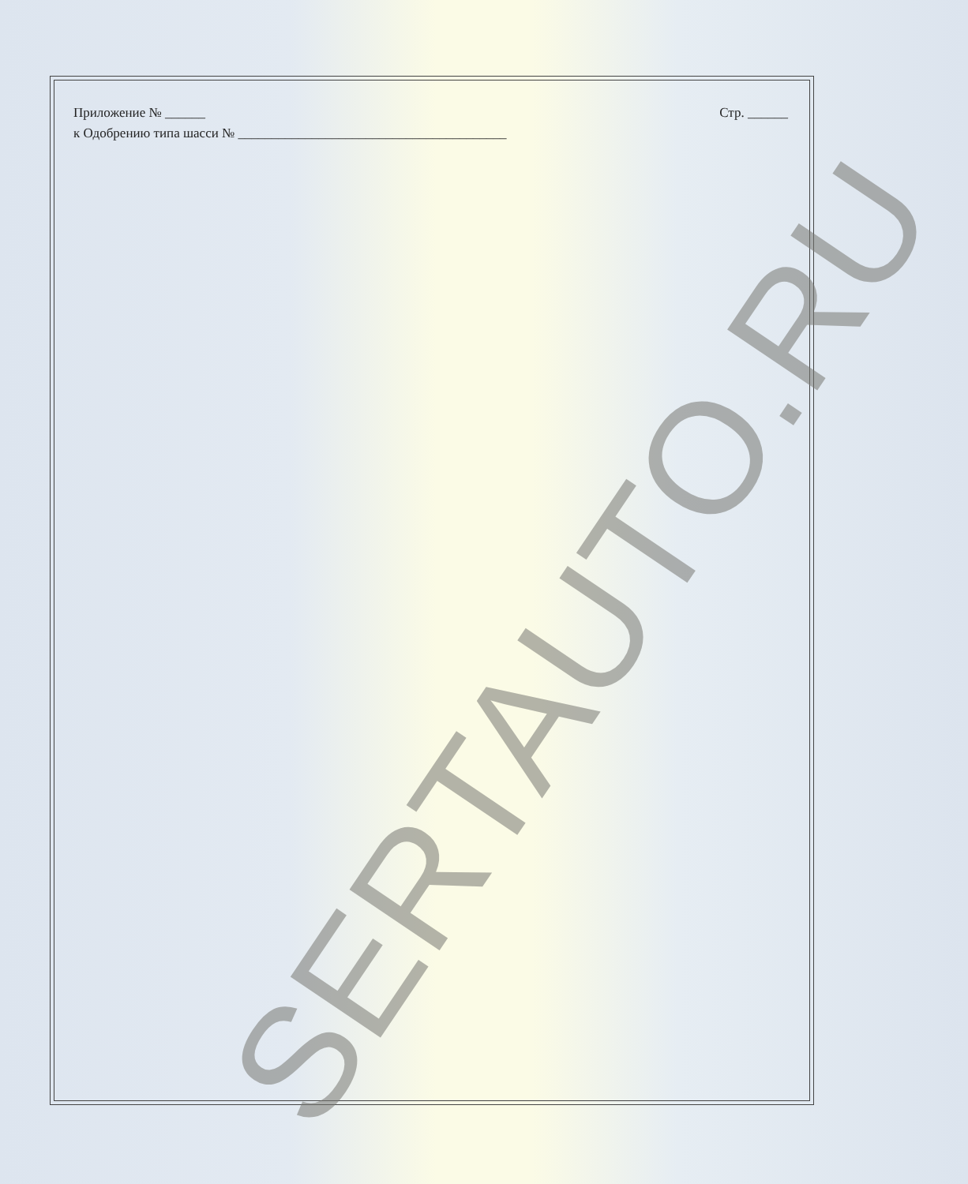Приложение № ______
к Одобрению типа шасси № ________________________________________
Стр. ______
SERTAUTO.RU